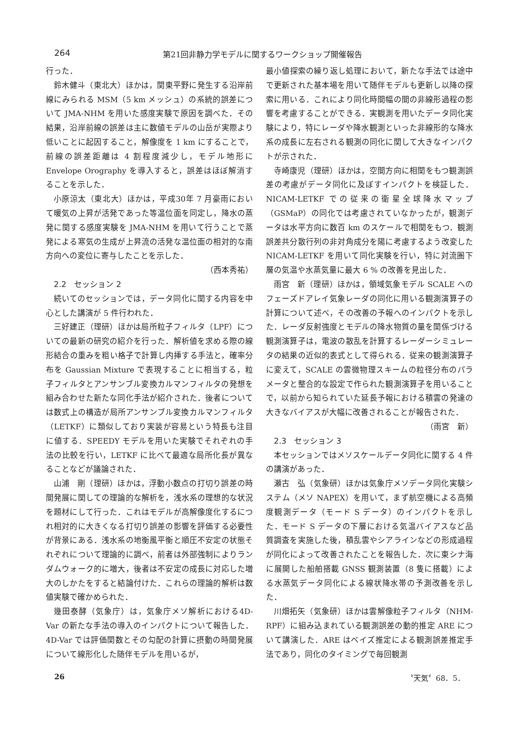264 第21回非静力学モデルに関するワークショップ開催報告
行った．
鈴木健斗（東北大）ほかは，関東平野に発生する沿岸前線にみられる MSM（5 km メッシュ）の系統的誤差について JMA-NHM を用いた感度実験で原因を調べた．その結果，沿岸前線の誤差は主に数値モデルの山岳が実際より低いことに起因すること，解像度を 1 km にすることで，前線の誤差距離は 4 割程度減少し，モデル地形に Envelope Orography を導入すると，誤差はほぼ解消することを示した．
小原涼太（東北大）ほかは，平成30年 7 月豪雨において暖気の上昇が活発であった等温位面を同定し，降水の蒸発に関する感度実験を JMA-NHM を用いて行うことで蒸発による寒気の生成が上昇流の活発な温位面の相対的な南方向への変位に寄与したことを示した．
（西本秀祐）
2.2　セッション 2
続いてのセッションでは，データ同化に関する内容を中心とした講演が 5 件行われた．
三好建正（理研）ほかは局所粒子フィルタ（LPF）についての最新の研究の紹介を行った．解析値を求める際の線形結合の重みを粗い格子で計算し内挿する手法と，確率分布を Gaussian Mixture で表現することに相当する，粒子フィルタとアンサンブル変換カルマンフィルタの発想を組み合わせた新たな同化手法が紹介された．後者については数式上の構造が局所アンサンブル変換カルマンフィルタ（LETKF）に類似しており実装が容易という特長も注目に値する．SPEEDY モデルを用いた実験でそれぞれの手法の比較を行い，LETKF に比べて最適な局所化長が異なることなどが議論された．
山浦　剛（理研）ほかは，浮動小数点の打切り誤差の時間発展に関しての理論的な解析を，浅水系の理想的な状況を題材にして行った．これはモデルが高解像度化するにつれ相対的に大きくなる打切り誤差の影響を評価する必要性が背景にある．浅水系の地衡風平衡と順圧不安定の状態それぞれについて理論的に調べ，前者は外部強制によりランダムウォーク的に増大，後者は不安定の成長に対応した増大のしかたをすると結論付けた．これらの理論的解析は数値実験で確かめられた．
幾田泰酵（気象庁）は，気象庁メソ解析における4D-Var の新たな手法の導入のインパクトについて報告した．4D-Var では評価関数とその勾配の計算に摂動の時間発展について線形化した随伴モデルを用いるが，
最小値探索の繰り返し処理において，新たな手法では途中で更新された基本場を用いて随伴モデルも更新し以降の探索に用いる．これにより同化時間幅の間の非線形過程の影響を考慮することができる．実観測を用いたデータ同化実験により，特にレーダや降水観測といった非線形的な降水系の成長に左右される観測の同化に関して大きなインパクトが示された．
寺崎康児（理研）ほかは，空間方向に相関をもつ観測誤差の考慮がデータ同化に及ぼすインパクトを検証した．NICAM-LETKF での従来の衛星全球降水マップ（GSMaP）の同化では考慮されていなかったが，観測データは水平方向に数百 km のスケールで相関をもつ．観測誤差共分散行列の非対角成分を陽に考慮するよう改変した NICAM-LETKF を用いて同化実験を行い，特に対流圏下層の気温や水蒸気量に最大 6 % の改善を見出した．
雨宮　新（理研）ほかは，領域気象モデル SCALE へのフェーズドアレイ気象レーダの同化に用いる観測演算子の計算について述べ，その改善の予報へのインパクトを示した．レーダ反射強度とモデルの降水物質の量を関係づける観測演算子は，電波の散乱を計算するレーダーシミュレータの結果の近似的表式として得られる．従来の観測演算子に変えて，SCALE の雲微物理スキームの粒径分布のパラメータと整合的な設定で作られた観測演算子を用いることで，以前から知られていた延長予報における積雲の発達の大きなバイアスが大幅に改善されることが報告された．
（雨宮　新）
2.3　セッション 3
本セッションではメソスケールデータ同化に関する 4 件の講演があった．
瀬古　弘（気象研）ほかは気象庁メソデータ同化実験システム（メソ NAPEX）を用いて，まず航空機による高頻度観測データ（モード S データ）のインパクトを示した．モード S データの下層における気温バイアスなど品質調査を実施した後，積乱雲やシアラインなどの形成過程が同化によって改善されたことを報告した．次に東シナ海に展開した船舶搭載 GNSS 観測装置（8 隻に搭載）による水蒸気データ同化による線状降水帯の予測改善を示した．
川畑拓矢（気象研）ほかは雲解像粒子フィルタ（NHM-RPF）に組み込まれている観測誤差の動的推定 ARE について講演した．ARE はベイズ推定による観測誤差推定手法であり，同化のタイミングで毎回観測
26 〝天気〞68．5．